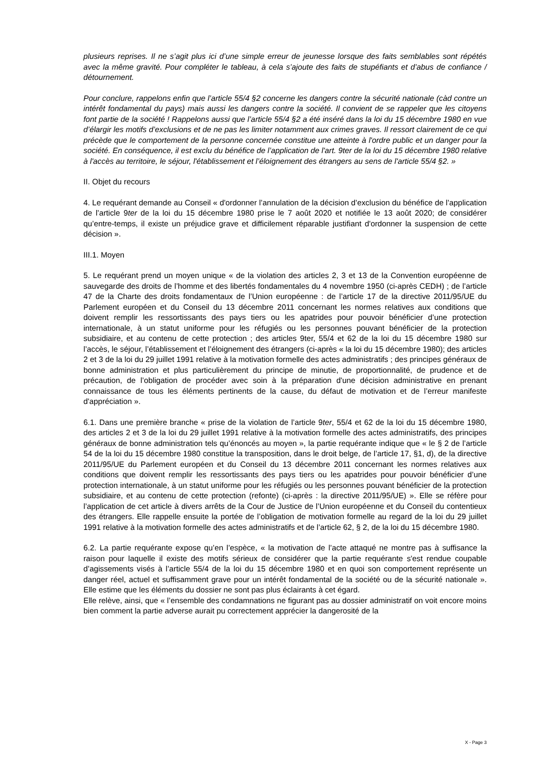plusieurs reprises. Il ne s’agit plus ici d’une simple erreur de jeunesse lorsque des faits semblables sont répétés avec la même gravité. Pour compléter le tableau, à cela s’ajoute des faits de stupéfiants et d’abus de confiance / détournement.
Pour conclure, rappelons enfin que l’article 55/4 §2 concerne les dangers contre la sécurité nationale (càd contre un intérêt fondamental du pays) mais aussi les dangers contre la société. Il convient de se rappeler que les citoyens font partie de la société ! Rappelons aussi que l’article 55/4 §2 a été inséré dans la loi du 15 décembre 1980 en vue d’élargir les motifs d’exclusions et de ne pas les limiter notamment aux crimes graves. Il ressort clairement de ce qui précède que le comportement de la personne concernée constitue une atteinte à l'ordre public et un danger pour la société. En conséquence, il est exclu du bénéfice de l’application de l'art. 9ter de la loi du 15 décembre 1980 relative à l'accès au territoire, le séjour, l'établissement et l’éloignement des étrangers au sens de l'article 55/4 §2. »
II. Objet du recours
4. Le requérant demande au Conseil « d'ordonner l’annulation de la décision d’exclusion du bénéfice de l’application de l’article 9ter de la loi du 15 décembre 1980 prise le 7 août 2020 et notifiée le 13 août 2020; de considérer qu’entre-temps, il existe un préjudice grave et difficilement réparable justifiant d'ordonner la suspension de cette décision ».
III.1. Moyen
5. Le requérant prend un moyen unique « de la violation des articles 2, 3 et 13 de la Convention européenne de sauvegarde des droits de l’homme et des libertés fondamentales du 4 novembre 1950 (ci-après CEDH) ; de l’article 47 de la Charte des droits fondamentaux de l’Union européenne : de l’article 17 de la directive 2011/95/UE du Parlement européen et du Conseil du 13 décembre 2011 concernant les normes relatives aux conditions que doivent remplir les ressortissants des pays tiers ou les apatrides pour pouvoir bénéficier d’une protection internationale, à un statut uniforme pour les réfugiés ou les personnes pouvant bénéficier de la protection subsidiaire, et au contenu de cette protection ; des articles 9ter, 55/4 et 62 de la loi du 15 décembre 1980 sur l’accès, le séjour, l’établissement et l’éloignement des étrangers (ci-après « la loi du 15 décembre 1980); des articles 2 et 3 de la loi du 29 juillet 1991 relative à la motivation formelle des actes administratifs ; des principes généraux de bonne administration et plus particulièrement du principe de minutie, de proportionnalité, de prudence et de précaution, de l’obligation de procéder avec soin à la préparation d'une décision administrative en prenant connaissance de tous les éléments pertinents de la cause, du défaut de motivation et de l’erreur manifeste d'appréciation ».
6.1. Dans une première branche « prise de la violation de l’article 9ter, 55/4 et 62 de la loi du 15 décembre 1980, des articles 2 et 3 de la loi du 29 juillet 1991 relative à la motivation formelle des actes administratifs, des principes généraux de bonne administration tels qu’énoncés au moyen », la partie requérante indique que « le § 2 de l’article 54 de la loi du 15 décembre 1980 constitue la transposition, dans le droit belge, de l’article 17, §1, d), de la directive 2011/95/UE du Parlement européen et du Conseil du 13 décembre 2011 concernant les normes relatives aux conditions que doivent remplir les ressortissants des pays tiers ou les apatrides pour pouvoir bénéficier d’une protection internationale, à un statut uniforme pour les réfugiés ou les personnes pouvant bénéficier de la protection subsidiaire, et au contenu de cette protection (refonte) (ci-après : la directive 2011/95/UE) ». Elle se réfère pour l’application de cet article à divers arrêts de la Cour de Justice de l’Union européenne et du Conseil du contentieux des étrangers. Elle rappelle ensuite la portée de l’obligation de motivation formelle au regard de la loi du 29 juillet 1991 relative à la motivation formelle des actes administratifs et de l’article 62, § 2, de la loi du 15 décembre 1980.
6.2. La partie requérante expose qu’en l’espèce, « la motivation de l’acte attaqué ne montre pas à suffisance la raison pour laquelle il existe des motifs sérieux de considérer que la partie requérante s'est rendue coupable d’agissements visés à l’article 55/4 de la loi du 15 décembre 1980 et en quoi son comportement représente un danger réel, actuel et suffisamment grave pour un intérêt fondamental de la société ou de la sécurité nationale ». Elle estime que les éléments du dossier ne sont pas plus éclairants à cet égard.
Elle relève, ainsi, que « l’ensemble des condamnations ne figurant pas au dossier administratif on voit encore moins bien comment la partie adverse aurait pu correctement apprécier la dangerosité de la
X - Page 3